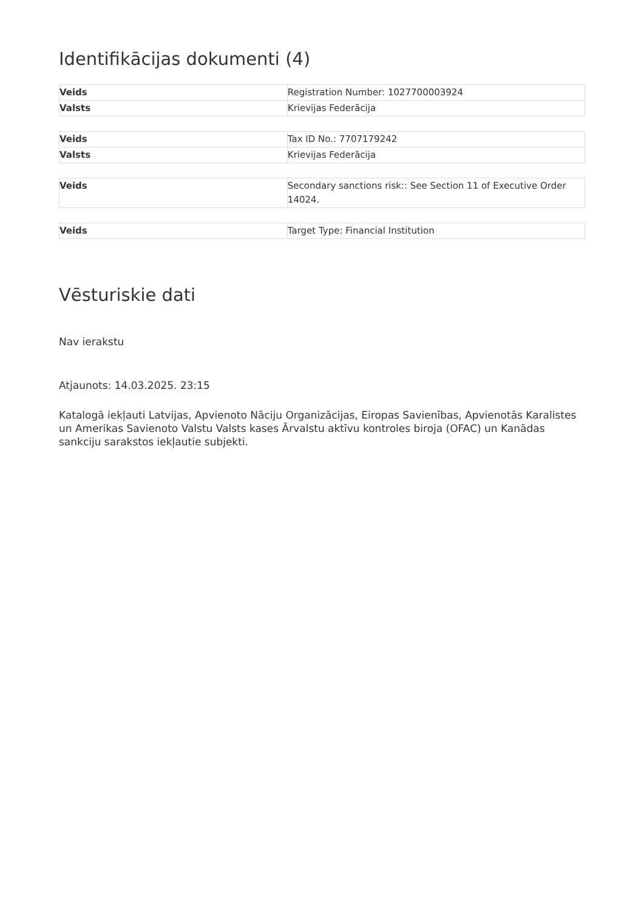Identifikācijas dokumenti (4)
| Veids | Registration Number: 1027700003924 |
| Valsts | Krievijas Federācija |
| Veids | Tax ID No.: 7707179242 |
| Valsts | Krievijas Federācija |
| Veids | Secondary sanctions risk:: See Section 11 of Executive Order 14024. |
| Veids | Target Type: Financial Institution |
Vēsturiskie dati
Nav ierakstu
Atjaunots: 14.03.2025. 23:15
Katalogā iekļauti Latvijas, Apvienoto Nāciju Organizācijas, Eiropas Savienības, Apvienotās Karalistes un Amerikas Savienoto Valstu Valsts kases Ārvalstu aktīvu kontroles biroja (OFAC) un Kanādas sankciju sarakstos iekļautie subjekti.